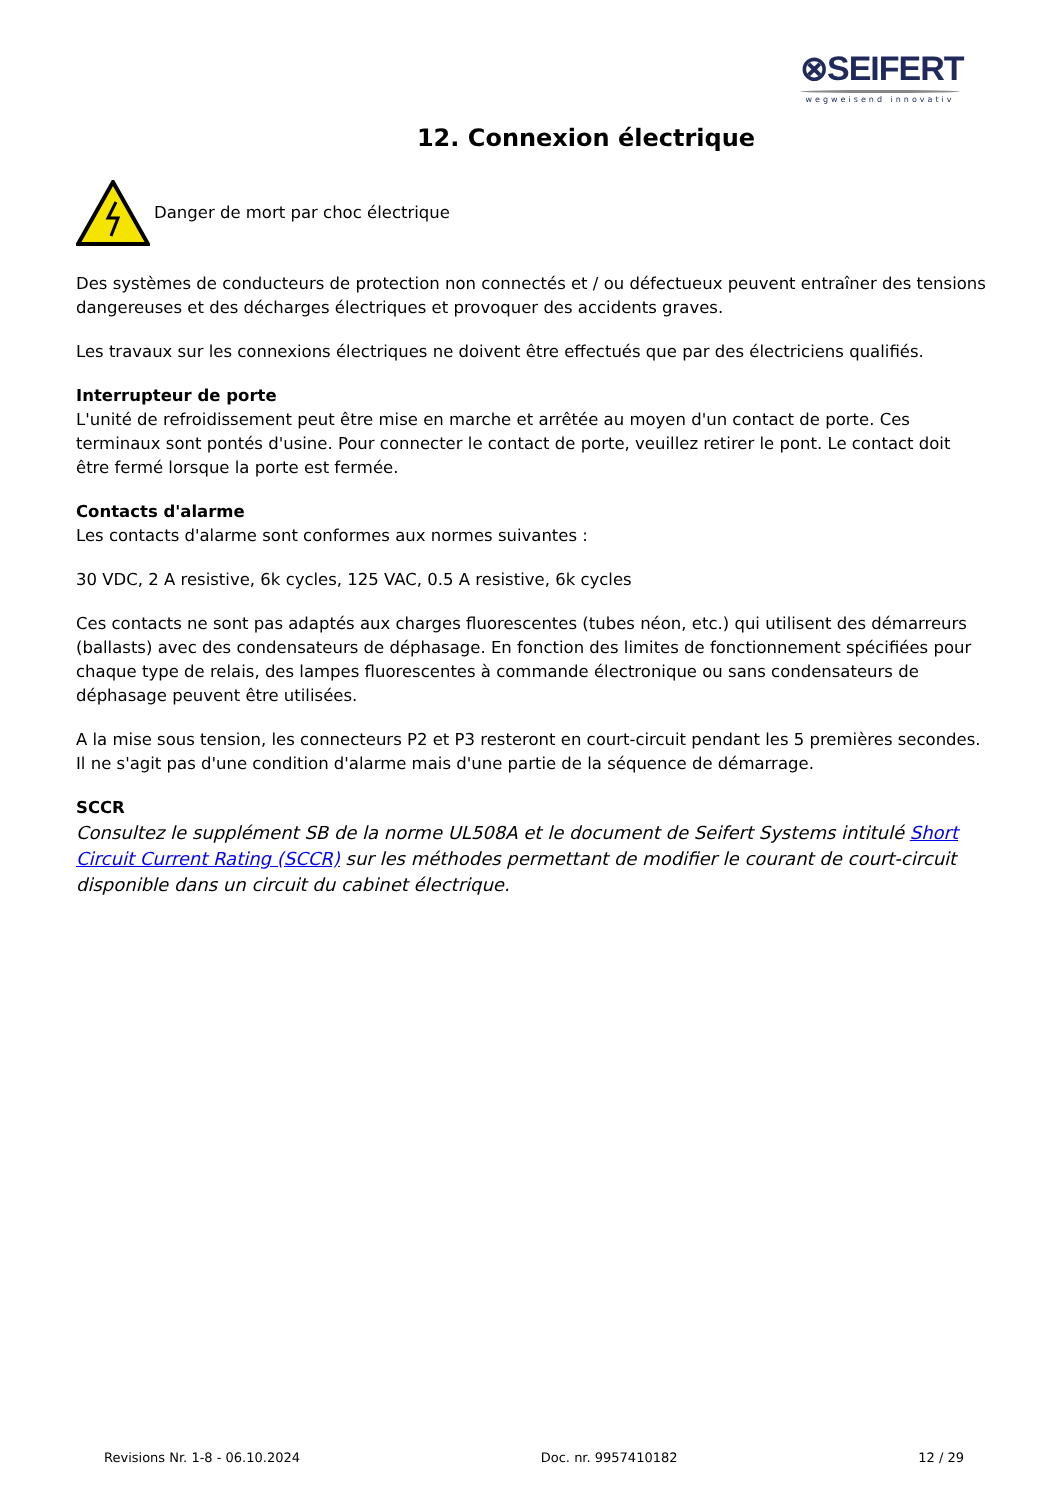⊗SEIFERT
wegweisend innovativ
12. Connexion électrique
Danger de mort par choc électrique
Des systèmes de conducteurs de protection non connectés et / ou défectueux peuvent entraîner des tensions dangereuses et des décharges électriques et provoquer des accidents graves.
Les travaux sur les connexions électriques ne doivent être effectués que par des électriciens qualifiés.
Interrupteur de porte
L'unité de refroidissement peut être mise en marche et arrêtée au moyen d'un contact de porte. Ces terminaux sont pontés d'usine. Pour connecter le contact de porte, veuillez retirer le pont. Le contact doit être fermé lorsque la porte est fermée.
Contacts d'alarme
Les contacts d'alarme sont conformes aux normes suivantes :
30 VDC, 2 A resistive, 6k cycles, 125 VAC, 0.5 A resistive, 6k cycles
Ces contacts ne sont pas adaptés aux charges fluorescentes (tubes néon, etc.) qui utilisent des démarreurs (ballasts) avec des condensateurs de déphasage. En fonction des limites de fonctionnement spécifiées pour chaque type de relais, des lampes fluorescentes à commande électronique ou sans condensateurs de déphasage peuvent être utilisées.
A la mise sous tension, les connecteurs P2 et P3 resteront en court-circuit pendant les 5 premières secondes. Il ne s'agit pas d'une condition d'alarme mais d'une partie de la séquence de démarrage.
SCCR
Consultez le supplément SB de la norme UL508A et le document de Seifert Systems intitulé Short Circuit Current Rating (SCCR) sur les méthodes permettant de modifier le courant de court-circuit disponible dans un circuit du cabinet électrique.
Revisions Nr. 1-8 - 06.10.2024 Doc. nr. 9957410182 12 / 29